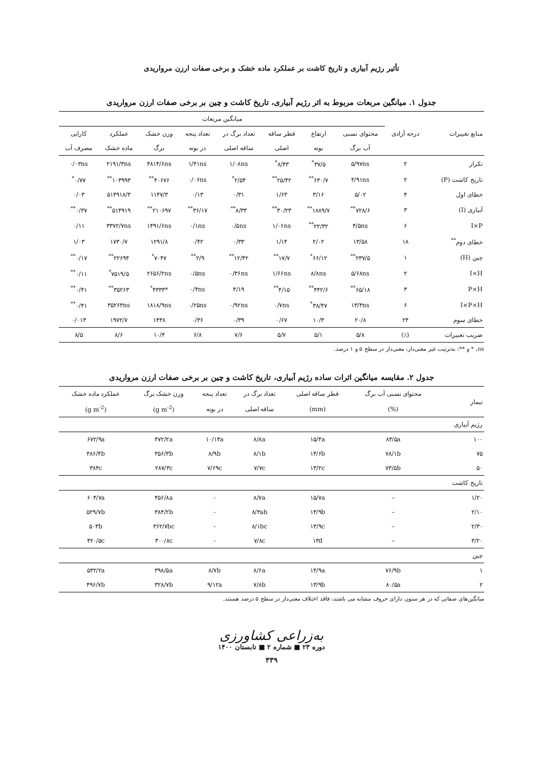تأثیر رژیم آبیاری و تاریخ کاشت بر عملکرد ماده خشک و برخی صفات ارزن مرواریدی
جدول ۱. میانگین مربعات مربوط به اثر رژیم آبیاری، تاریخ کاشت و چین بر برخی صفات ارزن مرواریدی
| منابع تغییرات | درجه آزادی | میانگین مربعات | | | | | | | |
| --- | --- | --- | --- | --- | --- | --- | --- | --- | --- |
| | | محتوای نسبی | ارتفاع | قطر ساقه | تعداد برگ در | تعداد پنجه | وزن خشک | عملکرد | کارایی |
| | | آب برگ | بوته | اصلی | ساقه اصلی | در بوته | برگ | ماده خشک | مصرف آب |
| تکرار | ۲ | ۵/۹۷ns | ۳۷/۵<sup>*</sup> | ۸/۴۳<sup>*</sup> | ۱/۰۸ns | ۱/۴۱ns | ۴۸۱۴/۶ns | ۲۱۹۱/۳ns | ۰/۰۳ns |
| تاریخ کاشت (P) | ۲ | ۴/۹۱ns | ۶۳۰/۷<sup>**</sup> | ۲۵/۴۲<sup>**</sup> | ۲/۵۴<sup>*</sup> | ۰/۰۶ns | ۴۰۶۷۶<sup>**</sup> | ۱۰۳۹۹۳<sup>**</sup> | ۰/۷۷<sup>*</sup> |
| خطای اول | ۴ | ۵/۰۲ | ۳/۱۶ | ۱/۶۳ | ۰/۳۱ | ۰/۱۳ | ۱۱۴۷/۳ | ۵۱۴۹۱۸/۳ | ۰/۰۳ |
| آبیاری (I) | ۳ | ۷۲۸/۶<sup>**</sup> | ۱۸۸۹/۷<sup>**</sup> | ۳۰/۲۳<sup>**</sup> | ۸/۳۳<sup>**</sup> | ۳۶/۱۷<sup>**</sup> | ۲۱۰۶۹۷<sup>**</sup> | ۵۱۴۹۱۹<sup>**</sup> | ۰/۳۷<sup>**</sup> |
| I×P | ۶ | ۴/۵ns | ۲۲/۳۲<sup>**</sup> | ۱/۰۶ns | ۰/۵ns | ۰/۱ns | ۱۴۹۱/۶ns | ۳۳۷۲/۷ns | ۰/۱۱ |
| خطای دوم<sup>**</sup> | ۱۸ | ۱۳/۵۸ | ۲/۰۲ | ۱/۱۴ | ۰/۳۳ | ۰/۴۲ | ۱۲۹۱/۸ | ۱۷۳۰/۷ | ۱/۰۳ |
| چین (H) | ۱ | ۲۳۷/۵<sup>**</sup> | ۶۶/۱۲<sup>*</sup> | ۱۷/۷<sup>**</sup> | ۱۲/۴۲<sup>**</sup> | ۲/۹<sup>**</sup> | ۷۰۴۷<sup>*</sup> | ۲۲۶۹۴<sup>**</sup> | ۰/۱۷<sup>**</sup> |
| I×H | ۲ | ۵/۶۸ns | ۸/۸ns | ۱/۶۶ns | ۰/۳۶ns | ۰/۵ns | ۲۶۵۶/۲ns | ۷۵۱۹/۵<sup>*</sup> | ۰/۱۱<sup>**</sup> |
| P×H | ۳ | ۶۵/۱۸<sup>**</sup> | ۴۴۲/۶<sup>**</sup> | ۴/۱۵<sup>**</sup> | ۴/۱۹ | ۰/۴ns | *۴۳۳۳<sup>*</sup> | ۳۵۲۶۳<sup>**</sup> | ۰/۴۱<sup>**</sup> |
| I×P×H | ۶ | ۱۳/۳ns | ۳۸/۴۷<sup>*</sup> | ۰/۷ns | ۰/۹۲ns | ۰/۲۵ns | ۱۸۱۸/۹ns | ۳۵۲۶۳ns | ۰/۴۱<sup>**</sup> |
| خطای سوم | ۲۴ | ۲۰/۸ | ۱۰/۳ | ۰/۶۷ | ۰/۳۹ | ۰/۳۶ | ۱۴۳۸ | ۱۹۷۲/۷ | ۰/۰۱۳ |
| ضریب تغییرات | (٪) | ۵/۸ | ۵/۱ | ۵/۷ | ۷/۶ | ۶/۸ | ۱۰/۴ | ۸/۶ | ۸/۵ |
ns، * و **: به‌ترتیب غیر معنی‌دار، معنی‌دار در سطح ۵ و ۱ درصد.
جدول ۲. مقایسه میانگین اثرات ساده رژیم آبیاری، تاریخ کاشت و چین بر برخی صفات ارزن مرواریدی
| تیمار | محتوای نسبی آب برگ | قطر ساقه اصلی | تعداد برگ در | تعداد پنجه | وزن خشک برگ | عملکرد ماده خشک |
| --- | --- | --- | --- | --- | --- | --- |
| | (%) | (mm) | ساقه اصلی | در بوته | (g m<sup>-2</sup>) | (g m<sup>-2</sup>) |
| رژیم آبیاری | | | | | | |
| ۱۰۰ | ۸۴/۵a | ۱۵/۴a | ۸/۸a | ۱۰/۱۴a | ۴۷۲/۲a | ۶۷۲/۹a |
| ۷۵ | ۷۸/۱b | ۱۴/۶b | ۸/۱b | ۸/۹b | ۳۵۶/۳b | ۴۸۶/۴b |
| ۵۰ | ۷۳/۵b | ۱۳/۲c | ۷/۷c | ۷/۶۹c | ۲۸۷/۳c | ۳۸۴c |
| تاریخ کاشت | | | | | | |
| ۱/۲۰ | – | ۱۵/۷a | ۸/۷a | - | ۴۵۶/۸a | ۶۰۴/۷a |
| ۲/۱۰ | – | ۱۴/۹b | ۸/۳ab | - | ۳۸۴/۲b | ۵۲۹/۷b |
| ۲/۳۰ | – | ۱۳/۹c | ۸/۱bc | - | ۳۶۲/۷bc | ۵۰۳b |
| ۳/۲۰ | – | ۱۳d | ۷/۸c | - | ۳۰۰/۸c | ۴۲۰/۵c |
| چین | | | | | | |
| ۱ | ۷۶/۹b | ۱۴/۹a | ۸/۶a | ۸/۷b | ۳۹۸/۵a | ۵۳۲/۲a |
| ۲ | ۸۰/۵a | ۱۳/۹b | ۷/۸b | ۹/۱۲a | ۳۲۸/۷b | ۴۹۶/۷b |
میانگین‌های صفاتی که در هر ستون دارای حروف مشابه می باشند، فاقد اختلاف معنی‌دار در سطح ۵ درصد هستند.
به‌زراعی کشاورزی
دوره ۲۳ ■ شماره ۲ ■ تابستان ۱۴۰۰
۳۳۹